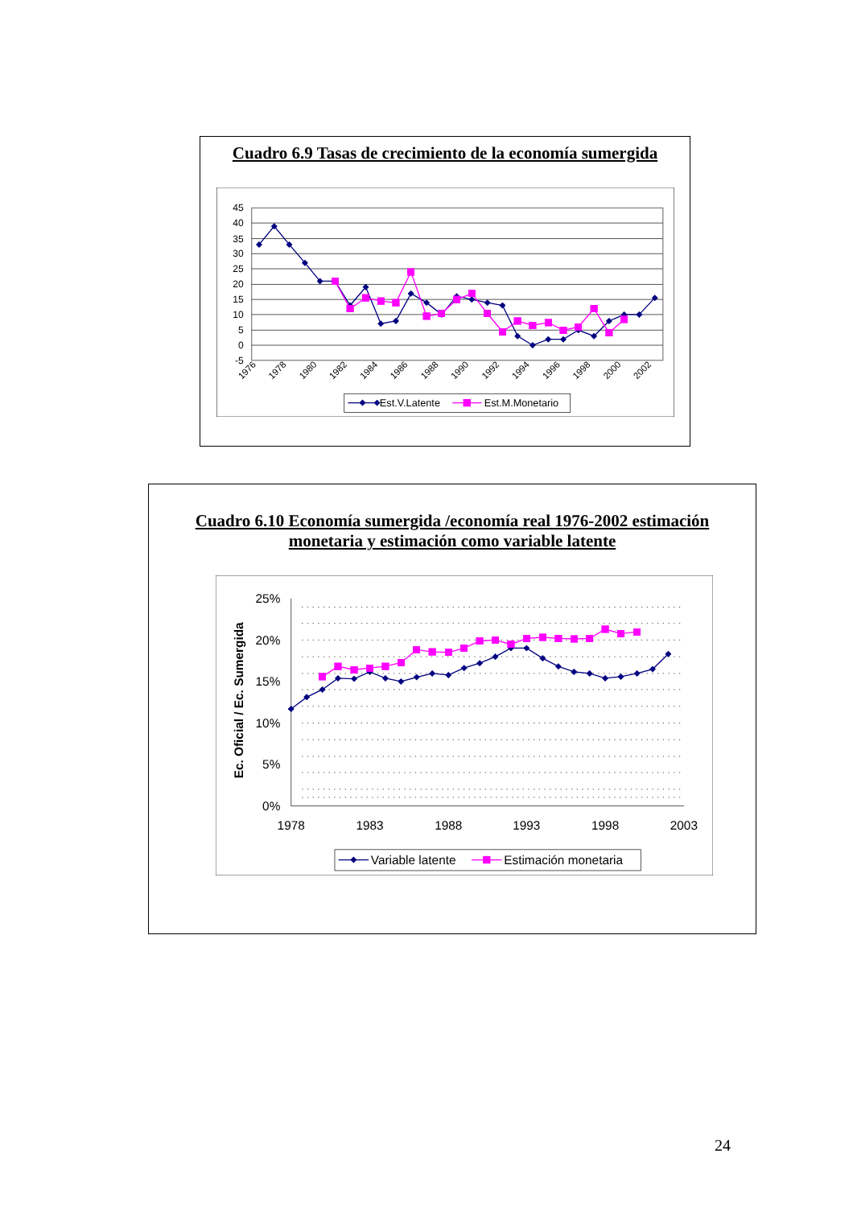Cuadro 6.9 Tasas de crecimiento de la economía sumergida
45
40
35
30
25
20
15
10
5
0
-5
1976
1978
1980
1982
1984
1986
1988
1990
1992
1994
1996
1998
2000
2002
Est.V.Latente
Est.M.Monetario
Cuadro 6.10 Economía sumergida /economía real 1976-2002 estimación
monetaria y estimación como variable latente
25%
20%
15%
10%
5%
0%
1978
1983
1988
1993
1998
2003
Ec. Oficial / Ec. Sumergida
Variable latente
Estimación monetaria
24